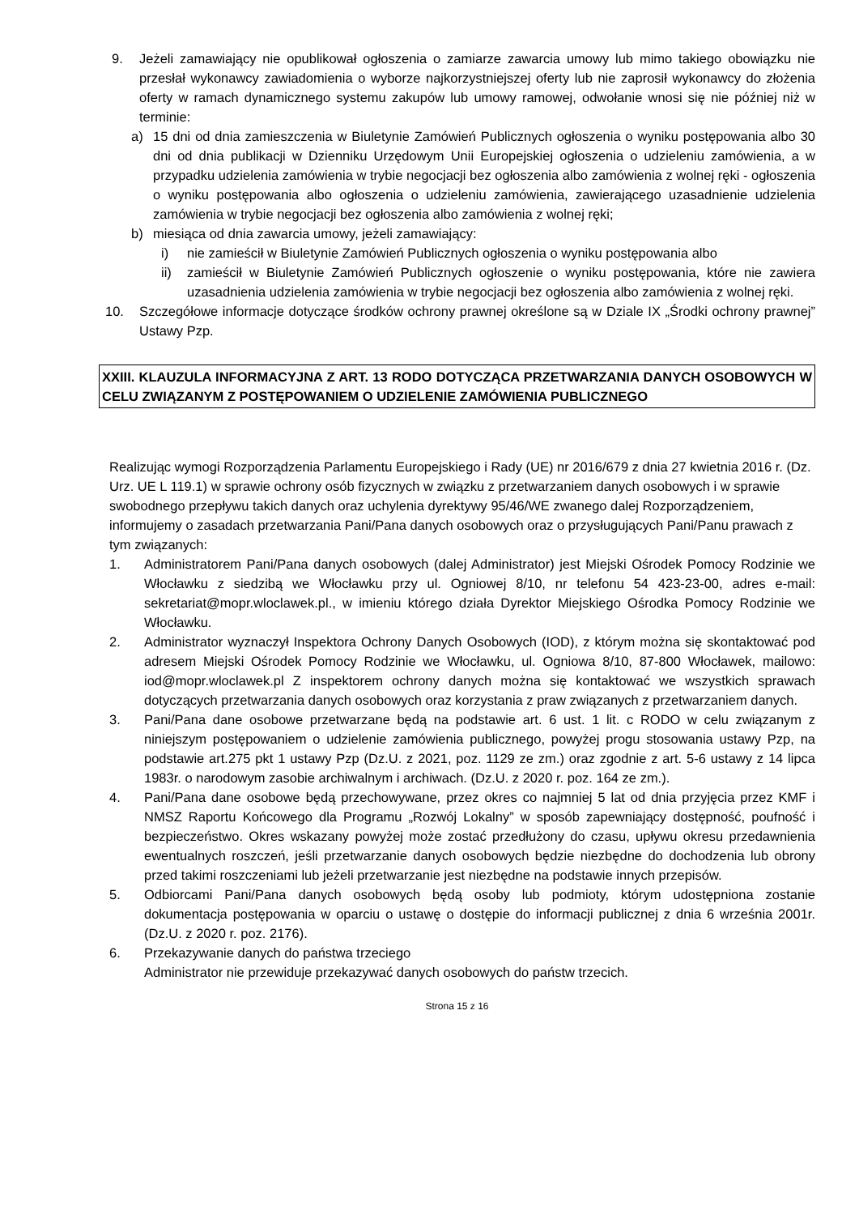9. Jeżeli zamawiający nie opublikował ogłoszenia o zamiarze zawarcia umowy lub mimo takiego obowiązku nie przesłał wykonawcy zawiadomienia o wyborze najkorzystniejszej oferty lub nie zaprosił wykonawcy do złożenia oferty w ramach dynamicznego systemu zakupów lub umowy ramowej, odwołanie wnosi się nie później niż w terminie:
a) 15 dni od dnia zamieszczenia w Biuletynie Zamówień Publicznych ogłoszenia o wyniku postępowania albo 30 dni od dnia publikacji w Dzienniku Urzędowym Unii Europejskiej ogłoszenia o udzieleniu zamówienia, a w przypadku udzielenia zamówienia w trybie negocjacji bez ogłoszenia albo zamówienia z wolnej ręki - ogłoszenia o wyniku postępowania albo ogłoszenia o udzieleniu zamówienia, zawierającego uzasadnienie udzielenia zamówienia w trybie negocjacji bez ogłoszenia albo zamówienia z wolnej ręki;
b) miesiąca od dnia zawarcia umowy, jeżeli zamawiający:
i) nie zamieścił w Biuletynie Zamówień Publicznych ogłoszenia o wyniku postępowania albo
ii) zamieścił w Biuletynie Zamówień Publicznych ogłoszenie o wyniku postępowania, które nie zawiera uzasadnienia udzielenia zamówienia w trybie negocjacji bez ogłoszenia albo zamówienia z wolnej ręki.
10. Szczegółowe informacje dotyczące środków ochrony prawnej określone są w Dziale IX „Środki ochrony prawnej” Ustawy Pzp.
XXIII. KLAUZULA INFORMACYJNA Z ART. 13 RODO DOTYCZĄCA PRZETWARZANIA DANYCH OSOBOWYCH W CELU ZWIĄZANYM Z POSTĘPOWANIEM O UDZIELENIE ZAMÓWIENIA PUBLICZNEGO
Realizując wymogi Rozporządzenia Parlamentu Europejskiego i Rady (UE) nr 2016/679 z dnia 27 kwietnia 2016 r. (Dz. Urz. UE L 119.1) w sprawie ochrony osób fizycznych w związku z przetwarzaniem danych osobowych i w sprawie swobodnego przepływu takich danych oraz uchylenia dyrektywy 95/46/WE zwanego dalej Rozporządzeniem, informujemy o zasadach przetwarzania Pani/Pana danych osobowych oraz o przysługujących Pani/Panu prawach z tym związanych:
1. Administratorem Pani/Pana danych osobowych (dalej Administrator) jest Miejski Ośrodek Pomocy Rodzinie we Włocławku z siedzibą we Włocławku przy ul. Ogniowej 8/10, nr telefonu 54 423-23-00, adres e-mail: sekretariat@mopr.wloclawek.pl., w imieniu którego działa Dyrektor Miejskiego Ośrodka Pomocy Rodzinie we Włocławku.
2. Administrator wyznaczył Inspektora Ochrony Danych Osobowych (IOD), z którym można się skontaktować pod adresem Miejski Ośrodek Pomocy Rodzinie we Włocławku, ul. Ogniowa 8/10, 87-800 Włocławek, mailowo: iod@mopr.wloclawek.pl Z inspektorem ochrony danych można się kontaktować we wszystkich sprawach dotyczących przetwarzania danych osobowych oraz korzystania z praw związanych z przetwarzaniem danych.
3. Pani/Pana dane osobowe przetwarzane będą na podstawie art. 6 ust. 1 lit. c RODO w celu związanym z niniejszym postępowaniem o udzielenie zamówienia publicznego, powyżej progu stosowania ustawy Pzp, na podstawie art.275 pkt 1 ustawy Pzp (Dz.U. z 2021, poz. 1129 ze zm.) oraz zgodnie z art. 5-6 ustawy z 14 lipca 1983r. o narodowym zasobie archiwalnym i archiwach. (Dz.U. z 2020 r. poz. 164 ze zm.).
4. Pani/Pana dane osobowe będą przechowywane, przez okres co najmniej 5 lat od dnia przyjęcia przez KMF i NMSZ Raportu Końcowego dla Programu „Rozwój Lokalny” w sposób zapewniający dostępność, poufność i bezpieczeństwo. Okres wskazany powyżej może zostać przedłużony do czasu, upływu okresu przedawnienia ewentualnych roszczeń, jeśli przetwarzanie danych osobowych będzie niezbędne do dochodzenia lub obrony przed takimi roszczeniami lub jeżeli przetwarzanie jest niezbędne na podstawie innych przepisów.
5. Odbiorcami Pani/Pana danych osobowych będą osoby lub podmioty, którym udostępniona zostanie dokumentacja postępowania w oparciu o ustawę o dostępie do informacji publicznej z dnia 6 września 2001r. (Dz.U. z 2020 r. poz. 2176).
6. Przekazywanie danych do państwa trzeciego
Administrator nie przewiduje przekazywać danych osobowych do państw trzecich.
Strona 15 z 16